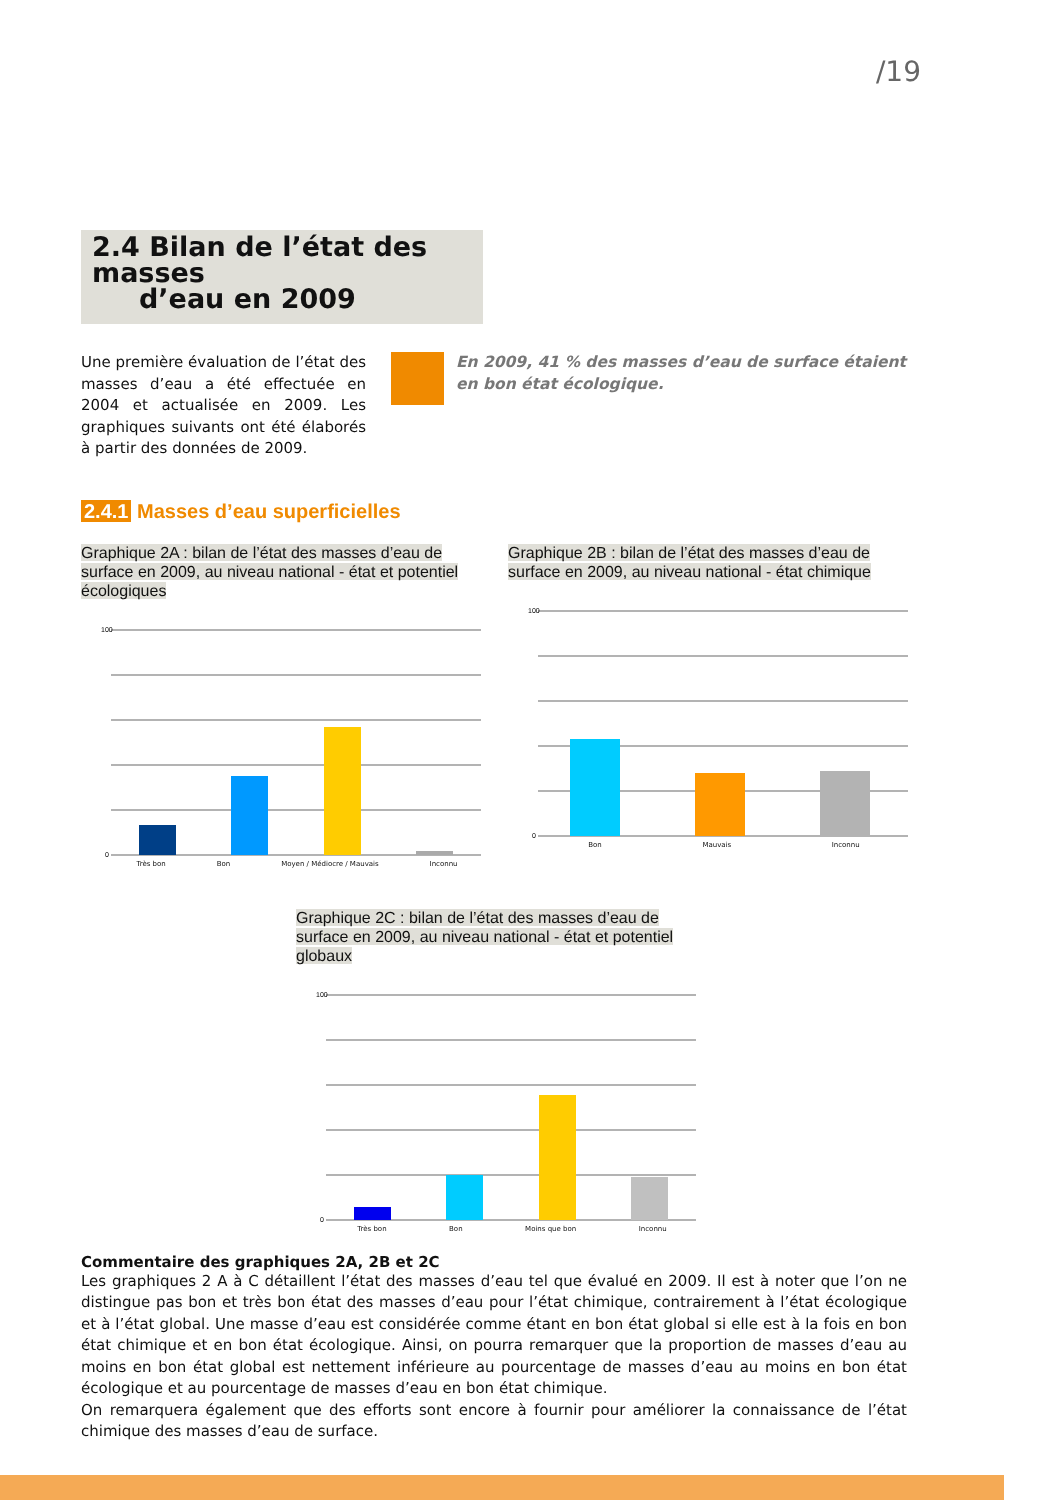/19
2.4 Bilan de l’état des masses
d’eau en 2009
Une première évaluation de l’état des masses d’eau a été effectuée en 2004 et actualisée en 2009. Les graphiques suivants ont été élaborés à partir des données de 2009.
En 2009, 41 % des masses d’eau de surface étaient en bon état écologique.
2.4.1 Masses d’eau superficielles
Graphique 2A : bilan de l’état des masses d’eau de surface en 2009, au niveau national - état et potentiel écologiques
100
0
Très bon Bon Moyen / Médiocre / Mauvais Inconnu
Graphique 2B : bilan de l’état des masses d’eau de surface en 2009, au niveau national - état chimique
100
0
Bon Mauvais Inconnu
Graphique 2C : bilan de l’état des masses d’eau de surface en 2009, au niveau national - état et potentiel globaux
100
0
Très bon Bon Moins que bon Inconnu
Commentaire des graphiques 2A, 2B et 2C
Les graphiques 2 A à C détaillent l’état des masses d’eau tel que évalué en 2009. Il est à noter que l’on ne distingue pas bon et très bon état des masses d’eau pour l’état chimique, contrairement à l’état écologique et à l’état global. Une masse d’eau est considérée comme étant en bon état global si elle est à la fois en bon état chimique et en bon état écologique. Ainsi, on pourra remarquer que la proportion de masses d’eau au moins en bon état global est nettement inférieure au pourcentage de masses d’eau au moins en bon état écologique et au pourcentage de masses d’eau en bon état chimique.
On remarquera également que des efforts sont encore à fournir pour améliorer la connaissance de l’état chimique des masses d’eau de surface.